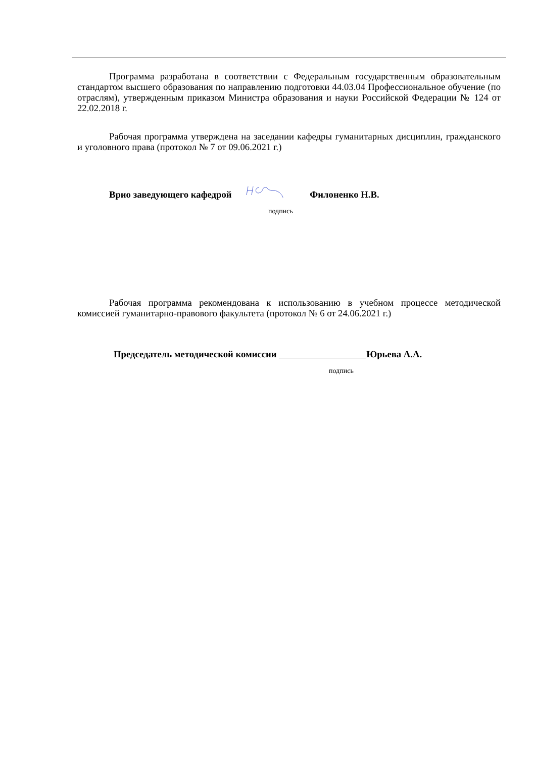Программа разработана в соответствии с Федеральным государственным образовательным стандартом высшего образования по направлению подготовки 44.03.04 Профессиональное обучение (по отраслям), утвержденным приказом Министра образования и науки Российской Федерации № 124 от 22.02.2018 г.
Рабочая программа утверждена на заседании кафедры гуманитарных дисциплин, гражданского и уголовного права (протокол № 7 от 09.06.2021 г.)
Врио заведующего кафедрой Филоненко Н.В.
подпись
Рабочая программа рекомендована к использованию в учебном процессе методической комиссией гуманитарно-правового факультета (протокол № 6 от 24.06.2021 г.)
Председатель методической комиссии Юрьева А.А.
подпись